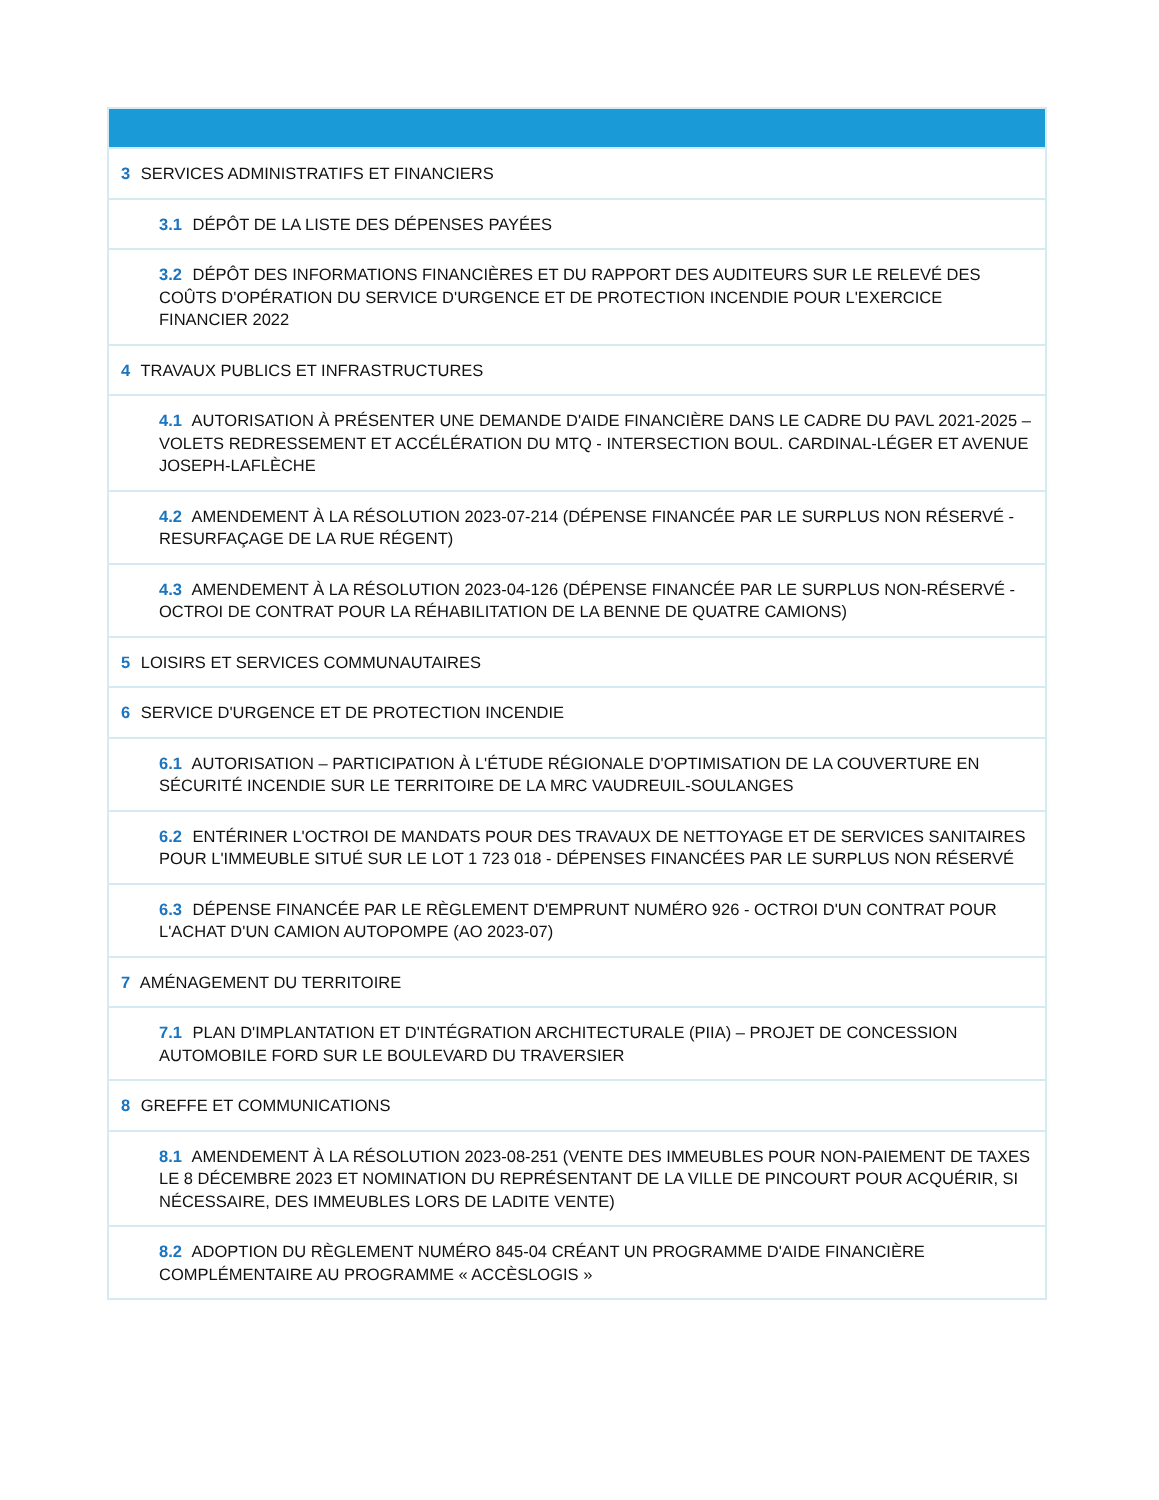| 3 SERVICES ADMINISTRATIFS ET FINANCIERS |
| 3.1 DÉPÔT DE LA LISTE DES DÉPENSES PAYÉES |
| 3.2 DÉPÔT DES INFORMATIONS FINANCIÈRES ET DU RAPPORT DES AUDITEURS SUR LE RELEVÉ DES COÛTS D'OPÉRATION DU SERVICE D'URGENCE ET DE PROTECTION INCENDIE POUR L'EXERCICE FINANCIER 2022 |
| 4 TRAVAUX PUBLICS ET INFRASTRUCTURES |
| 4.1 AUTORISATION À PRÉSENTER UNE DEMANDE D'AIDE FINANCIÈRE DANS LE CADRE DU PAVL 2021-2025 – VOLETS REDRESSEMENT ET ACCÉLÉRATION DU MTQ - INTERSECTION BOUL. CARDINAL-LÉGER ET AVENUE JOSEPH-LAFLÈCHE |
| 4.2 AMENDEMENT À LA RÉSOLUTION 2023-07-214 (DÉPENSE FINANCÉE PAR LE SURPLUS NON RÉSERVÉ - RESURFAÇAGE DE LA RUE RÉGENT) |
| 4.3 AMENDEMENT À LA RÉSOLUTION 2023-04-126 (DÉPENSE FINANCÉE PAR LE SURPLUS NON-RÉSERVÉ - OCTROI DE CONTRAT POUR LA RÉHABILITATION DE LA BENNE DE QUATRE CAMIONS) |
| 5 LOISIRS ET SERVICES COMMUNAUTAIRES |
| 6 SERVICE D'URGENCE ET DE PROTECTION INCENDIE |
| 6.1 AUTORISATION – PARTICIPATION À L'ÉTUDE RÉGIONALE D'OPTIMISATION DE LA COUVERTURE EN SÉCURITÉ INCENDIE SUR LE TERRITOIRE DE LA MRC VAUDREUIL-SOULANGES |
| 6.2 ENTÉRINER L'OCTROI DE MANDATS POUR DES TRAVAUX DE NETTOYAGE ET DE SERVICES SANITAIRES POUR L'IMMEUBLE SITUÉ SUR LE LOT 1 723 018 - DÉPENSES FINANCÉES PAR LE SURPLUS NON RÉSERVÉ |
| 6.3 DÉPENSE FINANCÉE PAR LE RÈGLEMENT D'EMPRUNT NUMÉRO 926 - OCTROI D'UN CONTRAT POUR L'ACHAT D'UN CAMION AUTOPOMPE (AO 2023-07) |
| 7 AMÉNAGEMENT DU TERRITOIRE |
| 7.1 PLAN D'IMPLANTATION ET D'INTÉGRATION ARCHITECTURALE (PIIA) – PROJET DE CONCESSION AUTOMOBILE FORD SUR LE BOULEVARD DU TRAVERSIER |
| 8 GREFFE ET COMMUNICATIONS |
| 8.1 AMENDEMENT À LA RÉSOLUTION 2023-08-251 (VENTE DES IMMEUBLES POUR NON-PAIEMENT DE TAXES LE 8 DÉCEMBRE 2023 ET NOMINATION DU REPRÉSENTANT DE LA VILLE DE PINCOURT POUR ACQUÉRIR, SI NÉCESSAIRE, DES IMMEUBLES LORS DE LADITE VENTE) |
| 8.2 ADOPTION DU RÈGLEMENT NUMÉRO 845-04 CRÉANT UN PROGRAMME D'AIDE FINANCIÈRE COMPLÉMENTAIRE AU PROGRAMME « ACCÈSLOGIS » |